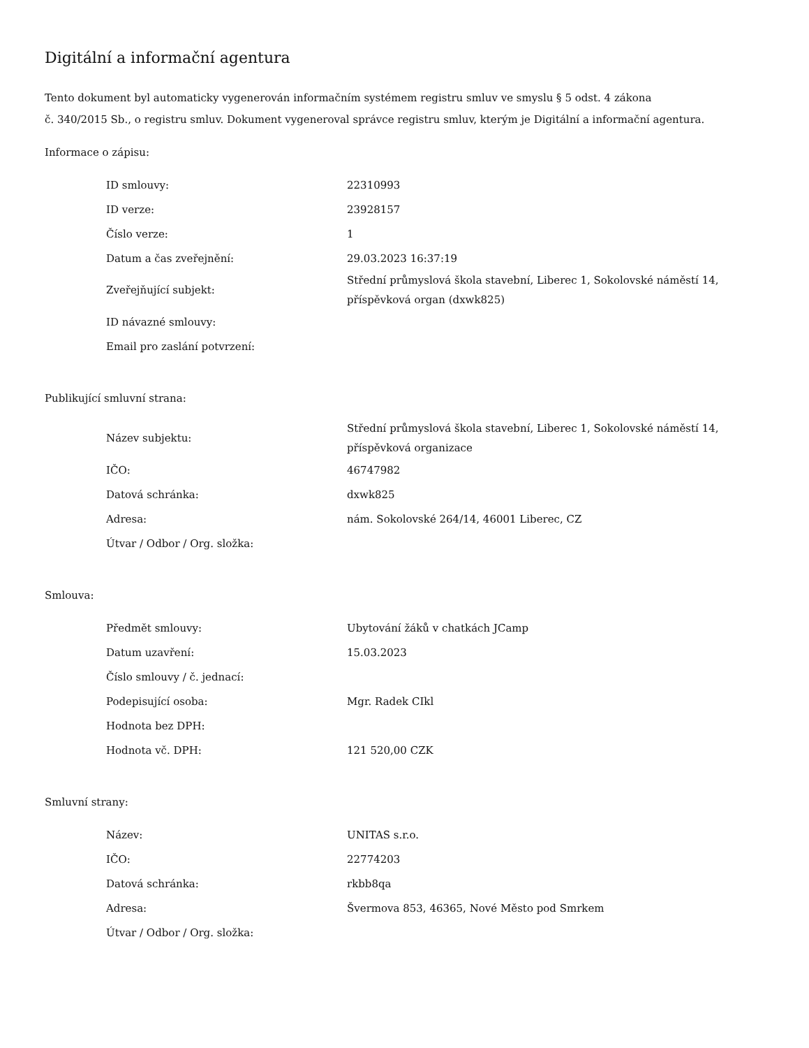Digitální a informační agentura
Tento dokument byl automaticky vygenerován informačním systémem registru smluv ve smyslu § 5 odst. 4 zákona
č. 340/2015 Sb., o registru smluv. Dokument vygeneroval správce registru smluv, kterým je Digitální a informační agentura.
Informace o zápisu:
| ID smlouvy: | 22310993 |
| ID verze: | 23928157 |
| Číslo verze: | 1 |
| Datum a čas zveřejnění: | 29.03.2023 16:37:19 |
| Zveřejňující subjekt: | Střední průmyslová škola stavební, Liberec 1, Sokolovské náměstí 14, příspěvková organ (dxwk825) |
| ID návazné smlouvy: | |
| Email pro zaslání potvrzení: | |
Publikující smluvní strana:
| Název subjektu: | Střední průmyslová škola stavební, Liberec 1, Sokolovské náměstí 14, příspěvková organizace |
| IČO: | 46747982 |
| Datová schránka: | dxwk825 |
| Adresa: | nám. Sokolovské 264/14, 46001 Liberec, CZ |
| Útvar / Odbor / Org. složka: | |
Smlouva:
| Předmět smlouvy: | Ubytování žáků v chatkách JCamp |
| Datum uzavření: | 15.03.2023 |
| Číslo smlouvy / č. jednací: | |
| Podepisující osoba: | Mgr. Radek CIkl |
| Hodnota bez DPH: | |
| Hodnota vč. DPH: | 121 520,00 CZK |
Smluvní strany:
| Název: | UNITAS s.r.o. |
| IČO: | 22774203 |
| Datová schránka: | rkbb8qa |
| Adresa: | Švermova 853, 46365, Nové Město pod Smrkem |
| Útvar / Odbor / Org. složka: | |